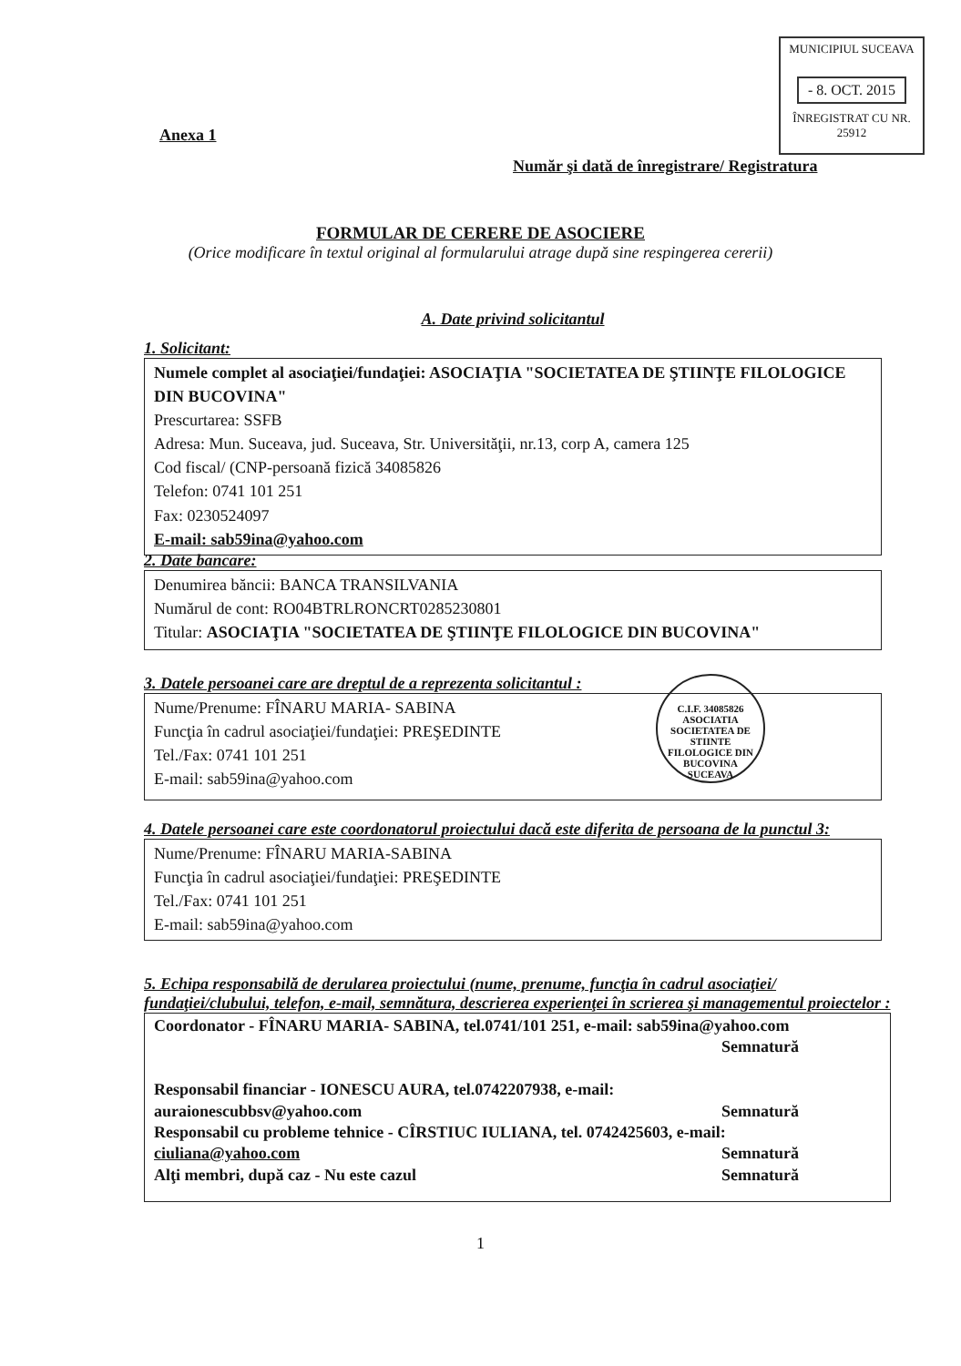MUNICIPIUL SUCEAVA
- 8. OCT. 2015
ÎNREGISTRAT CU NR. 25912
Anexa 1
Număr şi dată de înregistrare/ Registratura
FORMULAR DE CERERE DE ASOCIERE
(Orice modificare în textul original al formularului atrage după sine respingerea cererii)
A. Date privind solicitantul
1. Solicitant:
Numele complet al asociaţiei/fundaţiei: ASOCIAŢIA "SOCIETATEA DE ŞTIINŢE FILOLOGICE DIN BUCOVINA"
Prescurtarea: SSFB
Adresa: Mun. Suceava, jud. Suceava, Str. Universităţii, nr.13, corp A, camera 125
Cod fiscal/ (CNP-persoană fizică 34085826
Telefon: 0741 101 251
Fax: 0230524097
E-mail: sab59ina@yahoo.com
2. Date bancare:
Denumirea băncii: BANCA TRANSILVANIA
Numărul de cont: RO04BTRLRONCRT0285230801
Titular: ASOCIAŢIA "SOCIETATEA DE ŞTIINŢE FILOLOGICE DIN BUCOVINA"
3. Datele persoanei care are dreptul de a reprezenta solicitantul :
Nume/Prenume: FÎNARU MARIA- SABINA
Funcţia în cadrul asociaţiei/fundaţiei: PREŞEDINTE
Tel./Fax: 0741 101 251
E-mail: sab59ina@yahoo.com
C.I.F. 34085826
ASOCIATIA SOCIETATEA DE STIINTE FILOLOGICE DIN BUCOVINA
SUCEAVA
4. Datele persoanei care este coordonatorul proiectului dacă este diferita de persoana de la punctul 3:
Nume/Prenume: FÎNARU MARIA-SABINA
Funcţia în cadrul asociaţiei/fundaţiei: PREŞEDINTE
Tel./Fax: 0741 101 251
E-mail: sab59ina@yahoo.com
5. Echipa responsabilă de derularea proiectului (nume, prenume, funcţia în cadrul asociaţiei/ fundaţiei/clubului, telefon, e-mail, semnătura, descrierea experienţei în scrierea şi managementul proiectelor :
Coordonator - FÎNARU MARIA- SABINA, tel.0741/101 251, e-mail: sab59ina@yahoo.com
Semnatură
Responsabil financiar - IONESCU AURA, tel.0742207938, e-mail:
Semnatură auraionescubbsv@yahoo.com
Responsabil cu probleme tehnice - CÎRSTIUC IULIANA, tel. 0742425603, e-mail:
Semnatură ciuliana@yahoo.com
Semnatură Alţi membri, după caz - Nu este cazul
1